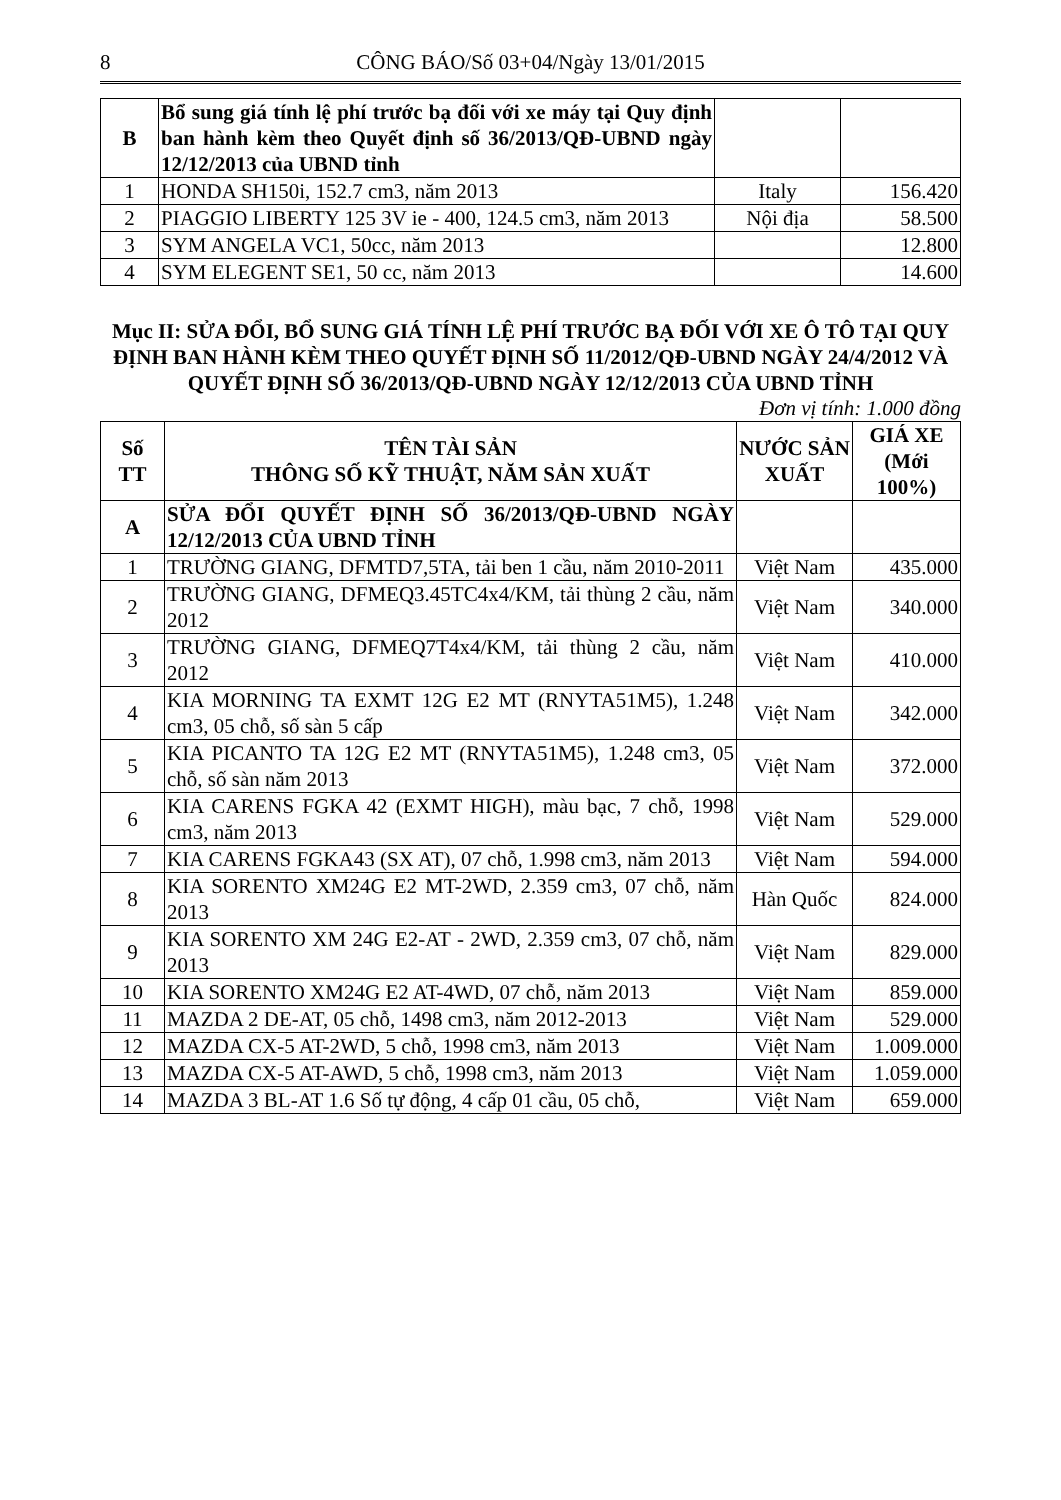8 CÔNG BÁO/Số 03+04/Ngày 13/01/2015
| B | Bổ sung giá tính lệ phí trước bạ đối với xe máy tại Quy định ban hành kèm theo Quyết định số 36/2013/QĐ-UBND ngày 12/12/2013 của UBND tỉnh | | |
| 1 | HONDA SH150i, 152.7 cm3, năm 2013 | Italy | 156.420 |
| 2 | PIAGGIO LIBERTY 125 3V ie - 400, 124.5 cm3, năm 2013 | Nội địa | 58.500 |
| 3 | SYM ANGELA VC1, 50cc, năm 2013 | | 12.800 |
| 4 | SYM ELEGENT SE1, 50 cc, năm 2013 | | 14.600 |
Mục II: SỬA ĐỔI, BỔ SUNG GIÁ TÍNH LỆ PHÍ TRƯỚC BẠ ĐỐI VỚI XE Ô TÔ TẠI QUY ĐỊNH BAN HÀNH KÈM THEO QUYẾT ĐỊNH SỐ 11/2012/QĐ-UBND NGÀY 24/4/2012 VÀ QUYẾT ĐỊNH SỐ 36/2013/QĐ-UBND NGÀY 12/12/2013 CỦA UBND TỈNH
Đơn vị tính: 1.000 đồng
| Số TT | TÊN TÀI SẢN THÔNG SỐ KỸ THUẬT, NĂM SẢN XUẤT | NƯỚC SẢN XUẤT | GIÁ XE (Mới 100%) |
| --- | --- | --- | --- |
| A | SỬA ĐỔI QUYẾT ĐỊNH SỐ 36/2013/QĐ-UBND NGÀY 12/12/2013 CỦA UBND TỈNH | | |
| 1 | TRƯỜNG GIANG, DFMTD7,5TA, tải ben 1 cầu, năm 2010-2011 | Việt Nam | 435.000 |
| 2 | TRƯỜNG GIANG, DFMEQ3.45TC4x4/KM, tải thùng 2 cầu, năm 2012 | Việt Nam | 340.000 |
| 3 | TRƯỜNG GIANG, DFMEQ7T4x4/KM, tải thùng 2 cầu, năm 2012 | Việt Nam | 410.000 |
| 4 | KIA MORNING TA EXMT 12G E2 MT (RNYTA51M5), 1.248 cm3, 05 chỗ, số sàn 5 cấp | Việt Nam | 342.000 |
| 5 | KIA PICANTO TA 12G E2 MT (RNYTA51M5), 1.248 cm3, 05 chỗ, số sàn năm 2013 | Việt Nam | 372.000 |
| 6 | KIA CARENS FGKA 42 (EXMT HIGH), màu bạc, 7 chỗ, 1998 cm3, năm 2013 | Việt Nam | 529.000 |
| 7 | KIA CARENS FGKA43 (SX AT), 07 chỗ, 1.998 cm3, năm 2013 | Việt Nam | 594.000 |
| 8 | KIA SORENTO XM24G E2 MT-2WD, 2.359 cm3, 07 chỗ, năm 2013 | Hàn Quốc | 824.000 |
| 9 | KIA SORENTO XM 24G E2-AT - 2WD, 2.359 cm3, 07 chỗ, năm 2013 | Việt Nam | 829.000 |
| 10 | KIA SORENTO XM24G E2 AT-4WD, 07 chỗ, năm 2013 | Việt Nam | 859.000 |
| 11 | MAZDA 2 DE-AT, 05 chỗ, 1498 cm3, năm 2012-2013 | Việt Nam | 529.000 |
| 12 | MAZDA CX-5 AT-2WD, 5 chỗ, 1998 cm3, năm 2013 | Việt Nam | 1.009.000 |
| 13 | MAZDA CX-5 AT-AWD, 5 chỗ, 1998 cm3, năm 2013 | Việt Nam | 1.059.000 |
| 14 | MAZDA 3 BL-AT 1.6 Số tự động, 4 cấp 01 cầu, 05 chỗ, | Việt Nam | 659.000 |